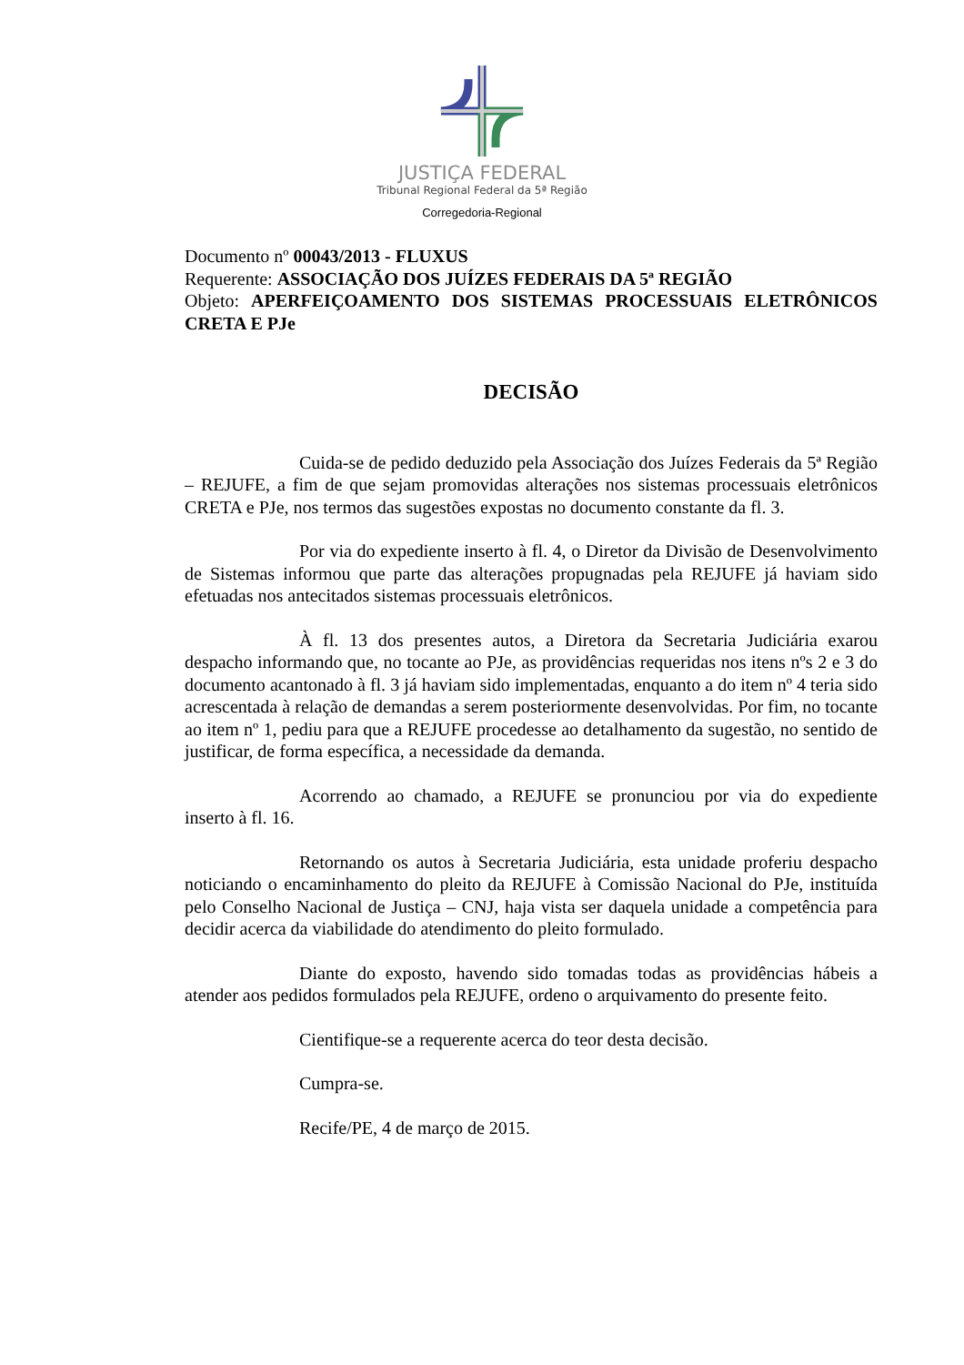JUSTIÇA FEDERAL
Tribunal Regional Federal da 5ª Região
Corregedoria-Regional
Documento nº 00043/2013 - FLUXUS
Requerente: ASSOCIAÇÃO DOS JUÍZES FEDERAIS DA 5ª REGIÃO
Objeto: APERFEIÇOAMENTO DOS SISTEMAS PROCESSUAIS ELETRÔNICOS CRETA E PJe
DECISÃO
Cuida-se de pedido deduzido pela Associação dos Juízes Federais da 5ª Região – REJUFE, a fim de que sejam promovidas alterações nos sistemas processuais eletrônicos CRETA e PJe, nos termos das sugestões expostas no documento constante da fl. 3.
Por via do expediente inserto à fl. 4, o Diretor da Divisão de Desenvolvimento de Sistemas informou que parte das alterações propugnadas pela REJUFE já haviam sido efetuadas nos antecitados sistemas processuais eletrônicos.
À fl. 13 dos presentes autos, a Diretora da Secretaria Judiciária exarou despacho informando que, no tocante ao PJe, as providências requeridas nos itens nºs 2 e 3 do documento acantonado à fl. 3 já haviam sido implementadas, enquanto a do item nº 4 teria sido acrescentada à relação de demandas a serem posteriormente desenvolvidas. Por fim, no tocante ao item nº 1, pediu para que a REJUFE procedesse ao detalhamento da sugestão, no sentido de justificar, de forma específica, a necessidade da demanda.
Acorrendo ao chamado, a REJUFE se pronunciou por via do expediente inserto à fl. 16.
Retornando os autos à Secretaria Judiciária, esta unidade proferiu despacho noticiando o encaminhamento do pleito da REJUFE à Comissão Nacional do PJe, instituída pelo Conselho Nacional de Justiça – CNJ, haja vista ser daquela unidade a competência para decidir acerca da viabilidade do atendimento do pleito formulado.
Diante do exposto, havendo sido tomadas todas as providências hábeis a atender aos pedidos formulados pela REJUFE, ordeno o arquivamento do presente feito.
Cientifique-se a requerente acerca do teor desta decisão.
Cumpra-se.
Recife/PE, 4 de março de 2015.